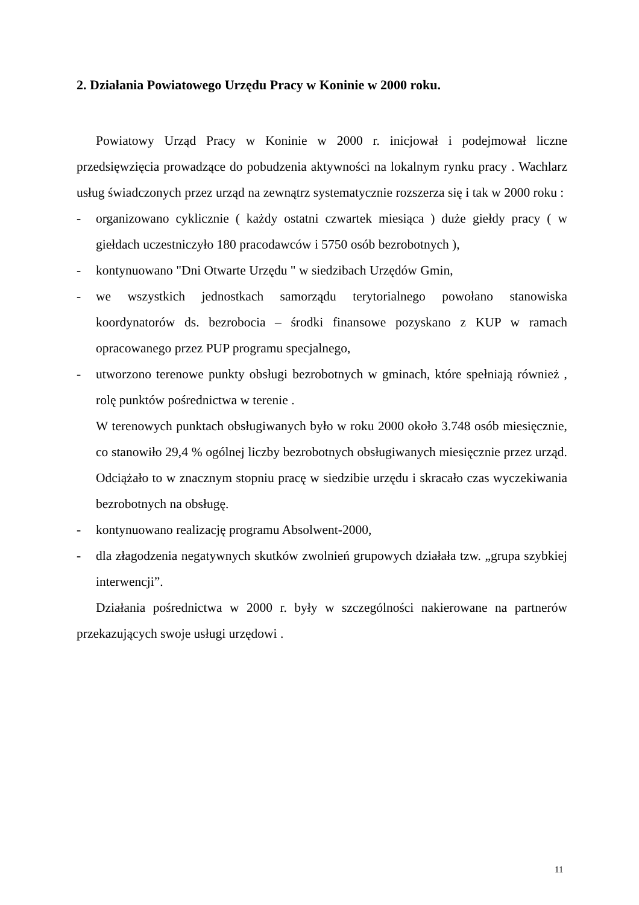2. Działania Powiatowego Urzędu Pracy w Koninie w 2000 roku.
Powiatowy Urząd Pracy w Koninie w 2000 r. inicjował i podejmował liczne przedsięwzięcia prowadzące do pobudzenia aktywności na lokalnym rynku pracy . Wachlarz usług świadczonych przez urząd na zewnątrz systematycznie rozszerza się i tak w 2000 roku :
- organizowano cyklicznie ( każdy ostatni czwartek miesiąca ) duże giełdy pracy ( w giełdach uczestniczyło 180 pracodawców i 5750 osób bezrobotnych ),
- kontynuowano "Dni Otwarte Urzędu " w siedzibach Urzędów Gmin,
- we wszystkich jednostkach samorządu terytorialnego powołano stanowiska koordynatorów ds. bezrobocia – środki finansowe pozyskano z KUP w ramach opracowanego przez PUP programu specjalnego,
- utworzono terenowe punkty obsługi bezrobotnych w gminach, które spełniają również , rolę punktów pośrednictwa w terenie .
W terenowych punktach obsługiwanych było w roku 2000 około 3.748 osób miesięcznie, co stanowiło 29,4 % ogólnej liczby bezrobotnych obsługiwanych miesięcznie przez urząd. Odciążało to w znacznym stopniu pracę w siedzibie urzędu i skracało czas wyczekiwania bezrobotnych na obsługę.
- kontynuowano realizację programu Absolwent-2000,
- dla złagodzenia negatywnych skutków zwolnień grupowych działała tzw. „grupa szybkiej interwencji”.
Działania pośrednictwa w 2000 r. były w szczególności nakierowane na partnerów przekazujących swoje usługi urzędowi .
11